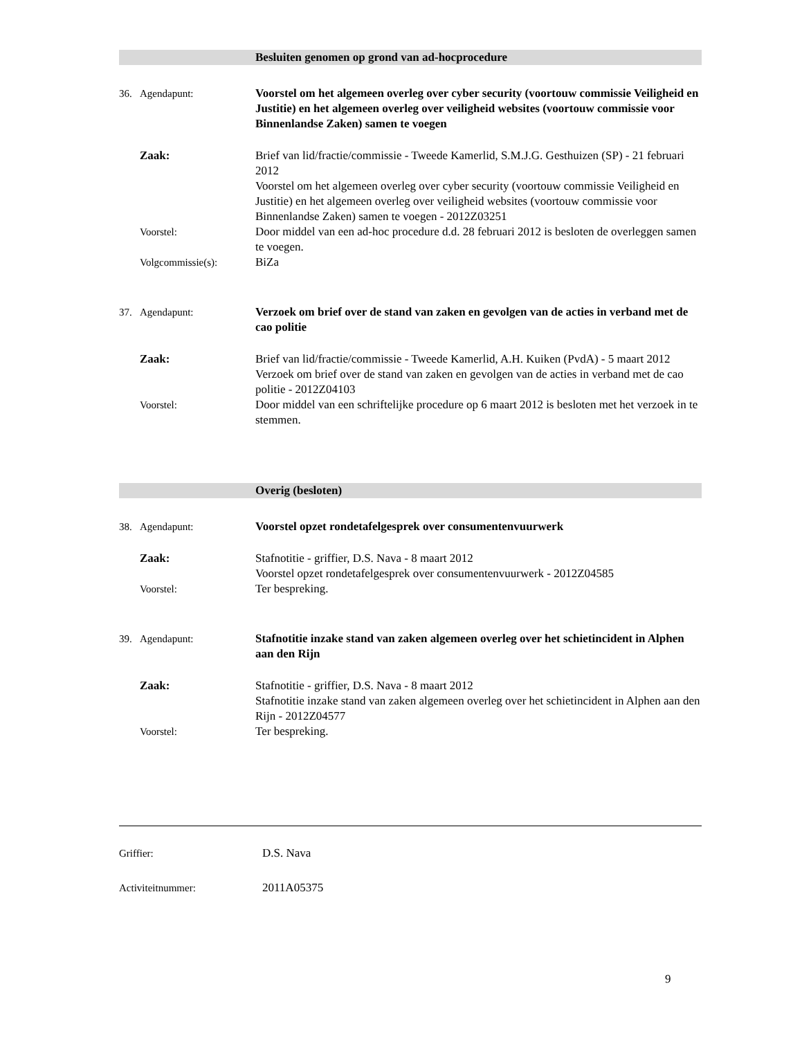Besluiten genomen op grond van ad-hocprocedure
36. Agendapunt: Voorstel om het algemeen overleg over cyber security (voortouw commissie Veiligheid en Justitie) en het algemeen overleg over veiligheid websites (voortouw commissie voor Binnenlandse Zaken) samen te voegen
Zaak: Brief van lid/fractie/commissie - Tweede Kamerlid, S.M.J.G. Gesthuizen (SP) - 21 februari 2012
Voorstel om het algemeen overleg over cyber security (voortouw commissie Veiligheid en Justitie) en het algemeen overleg over veiligheid websites (voortouw commissie voor Binnenlandse Zaken) samen te voegen - 2012Z03251
Voorstel: Door middel van een ad-hoc procedure d.d. 28 februari 2012 is besloten de overleggen samen te voegen.
Volgcommissie(s): BiZa
37. Agendapunt: Verzoek om brief over de stand van zaken en gevolgen van de acties in verband met de cao politie
Zaak: Brief van lid/fractie/commissie - Tweede Kamerlid, A.H. Kuiken (PvdA) - 5 maart 2012
Verzoek om brief over de stand van zaken en gevolgen van de acties in verband met de cao politie - 2012Z04103
Voorstel: Door middel van een schriftelijke procedure op 6 maart 2012 is besloten met het verzoek in te stemmen.
Overig (besloten)
38. Agendapunt: Voorstel opzet rondetafelgesprek over consumentenvuurwerk
Zaak: Stafnotitie - griffier, D.S. Nava - 8 maart 2012
Voorstel opzet rondetafelgesprek over consumentenvuurwerk - 2012Z04585
Voorstel: Ter bespreking.
39. Agendapunt: Stafnotitie inzake stand van zaken algemeen overleg over het schietincident in Alphen aan den Rijn
Zaak: Stafnotitie - griffier, D.S. Nava - 8 maart 2012
Stafnotitie inzake stand van zaken algemeen overleg over het schietincident in Alphen aan den Rijn - 2012Z04577
Voorstel: Ter bespreking.
Griffier: D.S. Nava
Activiteitnummer: 2011A05375
9